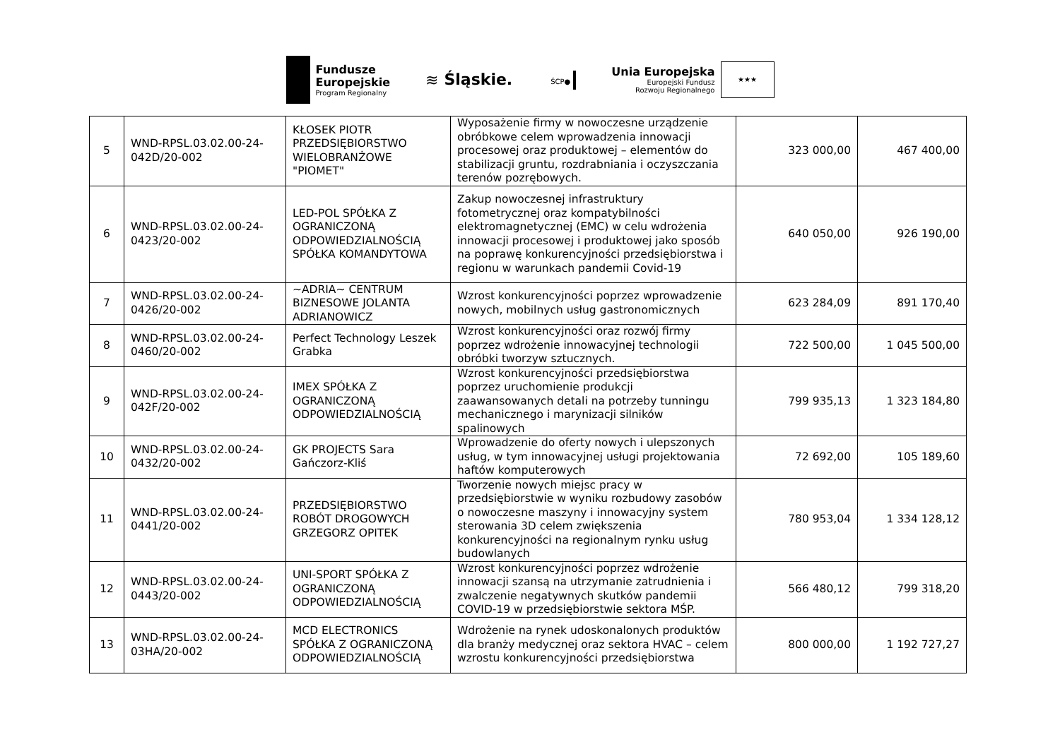Fundusze
Europejskie
Program Regionalny
≋ Śląskie.
ŚCP●
Unia Europejska
Europejski Fundusz
Rozwoju Regionalnego
★★★
| 5 | WND-RPSL.03.02.00-24-042D/20-002 | KŁOSEK PIOTR PRZEDSIĘBIORSTWO WIELOBRANŻOWE "PIOMET" | Wyposażenie firmy w nowoczesne urządzenie obróbkowe celem wprowadzenia innowacji procesowej oraz produktowej – elementów do stabilizacji gruntu, rozdrabniania i oczyszczania terenów pozrębowych. | 323 000,00 | 467 400,00 |
| 6 | WND-RPSL.03.02.00-24-0423/20-002 | LED-POL SPÓŁKA Z OGRANICZONĄ ODPOWIEDZIALNOŚCIĄ SPÓŁKA KOMANDYTOWA | Zakup nowoczesnej infrastruktury fotometrycznej oraz kompatybilności elektromagnetycznej (EMC) w celu wdrożenia innowacji procesowej i produktowej jako sposób na poprawę konkurencyjności przedsiębiorstwa i regionu w warunkach pandemii Covid-19 | 640 050,00 | 926 190,00 |
| 7 | WND-RPSL.03.02.00-24-0426/20-002 | ~ADRIA~ CENTRUM BIZNESOWE JOLANTA ADRIANOWICZ | Wzrost konkurencyjności poprzez wprowadzenie nowych, mobilnych usług gastronomicznych | 623 284,09 | 891 170,40 |
| 8 | WND-RPSL.03.02.00-24-0460/20-002 | Perfect Technology Leszek Grabka | Wzrost konkurencyjności oraz rozwój firmy poprzez wdrożenie innowacyjnej technologii obróbki tworzyw sztucznych. | 722 500,00 | 1 045 500,00 |
| 9 | WND-RPSL.03.02.00-24-042F/20-002 | IMEX SPÓŁKA Z OGRANICZONĄ ODPOWIEDZIALNOŚCIĄ | Wzrost konkurencyjności przedsiębiorstwa poprzez uruchomienie produkcji zaawansowanych detali na potrzeby tunningu mechanicznego i marynizacji silników spalinowych | 799 935,13 | 1 323 184,80 |
| 10 | WND-RPSL.03.02.00-24-0432/20-002 | GK PROJECTS Sara Gańczorz-Kliś | Wprowadzenie do oferty nowych i ulepszonych usług, w tym innowacyjnej usługi projektowania haftów komputerowych | 72 692,00 | 105 189,60 |
| 11 | WND-RPSL.03.02.00-24-0441/20-002 | PRZEDSIĘBIORSTWO ROBÓT DROGOWYCH GRZEGORZ OPITEK | Tworzenie nowych miejsc pracy w przedsiębiorstwie w wyniku rozbudowy zasobów o nowoczesne maszyny i innowacyjny system sterowania 3D celem zwiększenia konkurencyjności na regionalnym rynku usług budowlanych | 780 953,04 | 1 334 128,12 |
| 12 | WND-RPSL.03.02.00-24-0443/20-002 | UNI-SPORT SPÓŁKA Z OGRANICZONĄ ODPOWIEDZIALNOŚCIĄ | Wzrost konkurencyjności poprzez wdrożenie innowacji szansą na utrzymanie zatrudnienia i zwalczenie negatywnych skutków pandemii COVID-19 w przedsiębiorstwie sektora MŚP. | 566 480,12 | 799 318,20 |
| 13 | WND-RPSL.03.02.00-24-03HA/20-002 | MCD ELECTRONICS SPÓŁKA Z OGRANICZONĄ ODPOWIEDZIALNOŚCIĄ | Wdrożenie na rynek udoskonalonych produktów dla branży medycznej oraz sektora HVAC – celem wzrostu konkurencyjności przedsiębiorstwa | 800 000,00 | 1 192 727,27 |